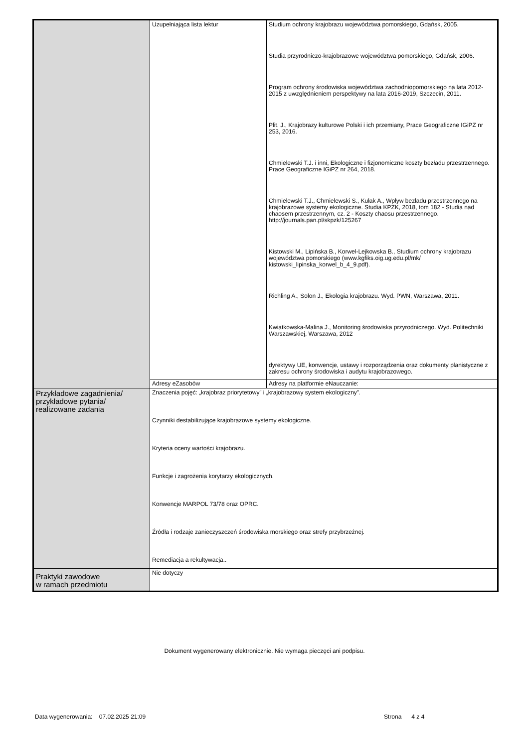| | Uzupełniająca lista lektur | Studium ochrony krajobrazu województwa pomorskiego, Gdańsk, 2005. Studia przyrodniczo-krajobrazowe województwa pomorskiego, Gdańsk, 2006. Program ochrony środowiska województwa zachodniopomorskiego na lata 2012-2015 z uwzględnieniem perspektywy na lata 2016-2019, Szczecin, 2011. Plit. J., Krajobrazy kulturowe Polski i ich przemiany, Prace Geograficzne IGiPZ nr 253, 2016. Chmielewski T.J. i inni, Ekologiczne i fizjonomiczne koszty bezładu przestrzennego. Prace Geograficzne IGiPZ nr 264, 2018. Chmielewski T.J., Chmielewski S., Kułak A., Wpływ bezładu przestrzennego na krajobrazowe systemy ekologiczne. Studia KPZK, 2018, tom 182 - Studia nad chaosem przestrzennym, cz. 2 - Koszty chaosu przestrzennego. http://journals.pan.pl/skpzk/125267 Kistowski M., Lipińska B., Korwel-Lejkowska B., Studium ochrony krajobrazu województwa pomorskiego (www.kgfiks.oig.ug.edu.pl/mk/ kistowski_lipinska_korwel_b_4_9.pdf). Richling A., Solon J., Ekologia krajobrazu. Wyd. PWN, Warszawa, 2011. Kwiatkowska-Malina J., Monitoring środowiska przyrodniczego. Wyd. Politechniki Warszawskiej, Warszawa, 2012 dyrektywy UE, konwencje, ustawy i rozporządzenia oraz dokumenty planistyczne z zakresu ochrony środowiska i audytu krajobrazowego. |
| | Adresy eZasobów | Adresy na platformie eNauczanie: |
| Przykładowe zagadnienia/ przykładowe pytania/ realizowane zadania | Znaczenia pojęć: „krajobraz priorytetowy” i „krajobrazowy system ekologiczny”. Czynniki destabilizujące krajobrazowe systemy ekologiczne. Kryteria oceny wartości krajobrazu. Funkcje i zagrożenia korytarzy ekologicznych. Konwencje MARPOL 73/78 oraz OPRC. Źródła i rodzaje zanieczyszczeń środowiska morskiego oraz strefy przybrzeżnej. Remediacja a rekultywacja.. | |
| Praktyki zawodowe w ramach przedmiotu | Nie dotyczy | |
Dokument wygenerowany elektronicznie. Nie wymaga pieczęci ani podpisu.
Data wygenerowania: 07.02.2025 21:09
Strona 4 z 4